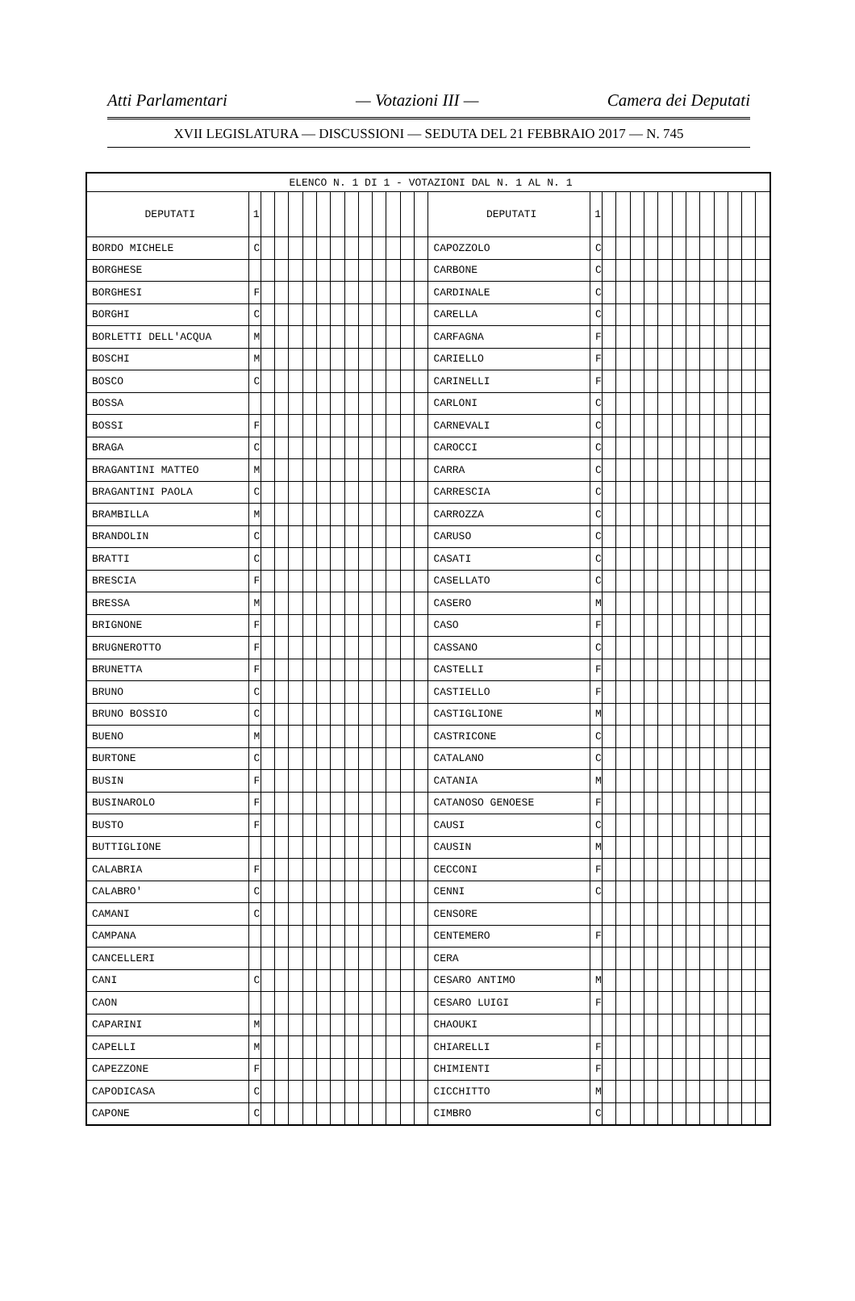Atti Parlamentari — Votazioni III — Camera dei Deputati
XVII LEGISLATURA — DISCUSSIONI — SEDUTA DEL 21 FEBBRAIO 2017 — N. 745
| ELENCO N. 1 DI 1 - VOTAZIONI DAL N. 1 AL N. 1 | | | | | | | | | | | | | | | | | | | | | | | | | | | |
| DEPUTATI | 1 | | | | | | | | | | | | | DEPUTATI | 1 | | | | | | | | | | | | |
| BORDO MICHELE | C | | | | | | | | | | | | | CAPOZZOLO | C | | | | | | | | | | | | |
| BORGHESE | | | | | | | | | | | | | | CARBONE | C | | | | | | | | | | | | |
| BORGHESI | F | | | | | | | | | | | | | CARDINALE | C | | | | | | | | | | | | |
| BORGHI | C | | | | | | | | | | | | | CARELLA | C | | | | | | | | | | | | |
| BORLETTI DELL'ACQUA | M | | | | | | | | | | | | | CARFAGNA | F | | | | | | | | | | | | |
| BOSCHI | M | | | | | | | | | | | | | CARIELLO | F | | | | | | | | | | | | |
| BOSCO | C | | | | | | | | | | | | | CARINELLI | F | | | | | | | | | | | | |
| BOSSA | | | | | | | | | | | | | | CARLONI | C | | | | | | | | | | | | |
| BOSSI | F | | | | | | | | | | | | | CARNEVALI | C | | | | | | | | | | | | |
| BRAGA | C | | | | | | | | | | | | | CAROCCI | C | | | | | | | | | | | | |
| BRAGANTINI MATTEO | M | | | | | | | | | | | | | CARRA | C | | | | | | | | | | | | |
| BRAGANTINI PAOLA | C | | | | | | | | | | | | | CARRESCIA | C | | | | | | | | | | | | |
| BRAMBILLA | M | | | | | | | | | | | | | CARROZZA | C | | | | | | | | | | | | |
| BRANDOLIN | C | | | | | | | | | | | | | CARUSO | C | | | | | | | | | | | | |
| BRATTI | C | | | | | | | | | | | | | CASATI | C | | | | | | | | | | | | |
| BRESCIA | F | | | | | | | | | | | | | CASELLATO | C | | | | | | | | | | | | |
| BRESSA | M | | | | | | | | | | | | | CASERO | M | | | | | | | | | | | | |
| BRIGNONE | F | | | | | | | | | | | | | CASO | F | | | | | | | | | | | | |
| BRUGNEROTTO | F | | | | | | | | | | | | | CASSANO | C | | | | | | | | | | | | |
| BRUNETTA | F | | | | | | | | | | | | | CASTELLI | F | | | | | | | | | | | | |
| BRUNO | C | | | | | | | | | | | | | CASTIELLO | F | | | | | | | | | | | | |
| BRUNO BOSSIO | C | | | | | | | | | | | | | CASTIGLIONE | M | | | | | | | | | | | | |
| BUENO | M | | | | | | | | | | | | | CASTRICONE | C | | | | | | | | | | | | |
| BURTONE | C | | | | | | | | | | | | | CATALANO | C | | | | | | | | | | | | |
| BUSIN | F | | | | | | | | | | | | | CATANIA | M | | | | | | | | | | | | |
| BUSINAROLO | F | | | | | | | | | | | | | CATANOSO GENOESE | F | | | | | | | | | | | | |
| BUSTO | F | | | | | | | | | | | | | CAUSI | C | | | | | | | | | | | | |
| BUTTIGLIONE | | | | | | | | | | | | | | CAUSIN | M | | | | | | | | | | | | |
| CALABRIA | F | | | | | | | | | | | | | CECCONI | F | | | | | | | | | | | | |
| CALABRO' | C | | | | | | | | | | | | | CENNI | C | | | | | | | | | | | | |
| CAMANI | C | | | | | | | | | | | | | CENSORE | | | | | | | | | | | | | |
| CAMPANA | | | | | | | | | | | | | | CENTEMERO | F | | | | | | | | | | | | |
| CANCELLERI | | | | | | | | | | | | | | CERA | | | | | | | | | | | | | |
| CANI | C | | | | | | | | | | | | | CESARO ANTIMO | M | | | | | | | | | | | | |
| CAON | | | | | | | | | | | | | | CESARO LUIGI | F | | | | | | | | | | | | |
| CAPARINI | M | | | | | | | | | | | | | CHAOUKI | | | | | | | | | | | | | |
| CAPELLI | M | | | | | | | | | | | | | CHIARELLI | F | | | | | | | | | | | | |
| CAPEZZONE | F | | | | | | | | | | | | | CHIMIENTI | F | | | | | | | | | | | | |
| CAPODICASA | C | | | | | | | | | | | | | CICCHITTO | M | | | | | | | | | | | | |
| CAPONE | C | | | | | | | | | | | | | CIMBRO | C | | | | | | | | | | | | |